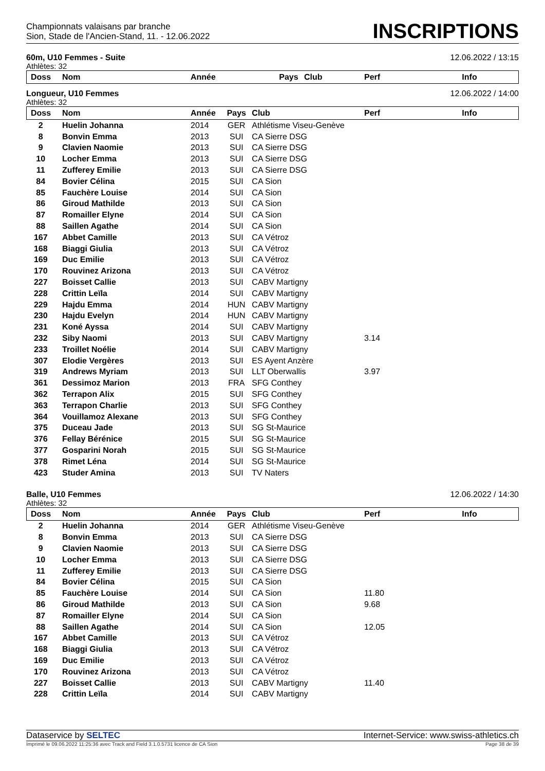Championnats valaisans par branche
Sion, Stade de l'Ancien-Stand, 11. - 12.06.2022
INSCRIPTIONS
60m, U10 Femmes - Suite 12.06.2022 / 13:15
Athlètes: 32
| Doss | Nom | Année | Pays | Club | Perf | Info |
| --- | --- | --- | --- | --- | --- | --- |
Longueur, U10 Femmes 12.06.2022 / 14:00
Athlètes: 32
| Doss | Nom | Année | Pays | Club | Perf | Info |
| --- | --- | --- | --- | --- | --- | --- |
| 2 | Huelin Johanna | 2014 | GER | Athlétisme Viseu-Genève | | |
| 8 | Bonvin Emma | 2013 | SUI | CA Sierre DSG | | |
| 9 | Clavien Naomie | 2013 | SUI | CA Sierre DSG | | |
| 10 | Locher Emma | 2013 | SUI | CA Sierre DSG | | |
| 11 | Zufferey Emilie | 2013 | SUI | CA Sierre DSG | | |
| 84 | Bovier Célina | 2015 | SUI | CA Sion | | |
| 85 | Fauchère Louise | 2014 | SUI | CA Sion | | |
| 86 | Giroud Mathilde | 2013 | SUI | CA Sion | | |
| 87 | Romailler Elyne | 2014 | SUI | CA Sion | | |
| 88 | Saillen Agathe | 2014 | SUI | CA Sion | | |
| 167 | Abbet Camille | 2013 | SUI | CA Vétroz | | |
| 168 | Biaggi Giulia | 2013 | SUI | CA Vétroz | | |
| 169 | Duc Emilie | 2013 | SUI | CA Vétroz | | |
| 170 | Rouvinez Arizona | 2013 | SUI | CA Vétroz | | |
| 227 | Boisset Callie | 2013 | SUI | CABV Martigny | | |
| 228 | Crittin Leïla | 2014 | SUI | CABV Martigny | | |
| 229 | Hajdu Emma | 2014 | HUN | CABV Martigny | | |
| 230 | Hajdu Evelyn | 2014 | HUN | CABV Martigny | | |
| 231 | Koné Ayssa | 2014 | SUI | CABV Martigny | | |
| 232 | Siby Naomi | 2013 | SUI | CABV Martigny | 3.14 | |
| 233 | Troillet Noélie | 2014 | SUI | CABV Martigny | | |
| 307 | Elodie Vergères | 2013 | SUI | ES Ayent Anzère | | |
| 319 | Andrews Myriam | 2013 | SUI | LLT Oberwallis | 3.97 | |
| 361 | Dessimoz Marion | 2013 | FRA | SFG Conthey | | |
| 362 | Terrapon Alix | 2015 | SUI | SFG Conthey | | |
| 363 | Terrapon Charlie | 2013 | SUI | SFG Conthey | | |
| 364 | Vouillamoz Alexane | 2013 | SUI | SFG Conthey | | |
| 375 | Duceau Jade | 2013 | SUI | SG St-Maurice | | |
| 376 | Fellay Bérénice | 2015 | SUI | SG St-Maurice | | |
| 377 | Gosparini Norah | 2015 | SUI | SG St-Maurice | | |
| 378 | Rimet Léna | 2014 | SUI | SG St-Maurice | | |
| 423 | Studer Amina | 2013 | SUI | TV Naters | | |
Balle, U10 Femmes 12.06.2022 / 14:30
Athlètes: 32
| Doss | Nom | Année | Pays | Club | Perf | Info |
| --- | --- | --- | --- | --- | --- | --- |
| 2 | Huelin Johanna | 2014 | GER | Athlétisme Viseu-Genève | | |
| 8 | Bonvin Emma | 2013 | SUI | CA Sierre DSG | | |
| 9 | Clavien Naomie | 2013 | SUI | CA Sierre DSG | | |
| 10 | Locher Emma | 2013 | SUI | CA Sierre DSG | | |
| 11 | Zufferey Emilie | 2013 | SUI | CA Sierre DSG | | |
| 84 | Bovier Célina | 2015 | SUI | CA Sion | | |
| 85 | Fauchère Louise | 2014 | SUI | CA Sion | 11.80 | |
| 86 | Giroud Mathilde | 2013 | SUI | CA Sion | 9.68 | |
| 87 | Romailler Elyne | 2014 | SUI | CA Sion | | |
| 88 | Saillen Agathe | 2014 | SUI | CA Sion | 12.05 | |
| 167 | Abbet Camille | 2013 | SUI | CA Vétroz | | |
| 168 | Biaggi Giulia | 2013 | SUI | CA Vétroz | | |
| 169 | Duc Emilie | 2013 | SUI | CA Vétroz | | |
| 170 | Rouvinez Arizona | 2013 | SUI | CA Vétroz | | |
| 227 | Boisset Callie | 2013 | SUI | CABV Martigny | 11.40 | |
| 228 | Crittin Leïla | 2014 | SUI | CABV Martigny | | |
Dataservice by SELTEC Internet-Service: www.swiss-athletics.ch
Imprimé le 09.06.2022 11:25:36 avec Track and Field 3.1.0.5731 licence de CA Sion Page 38 de 39